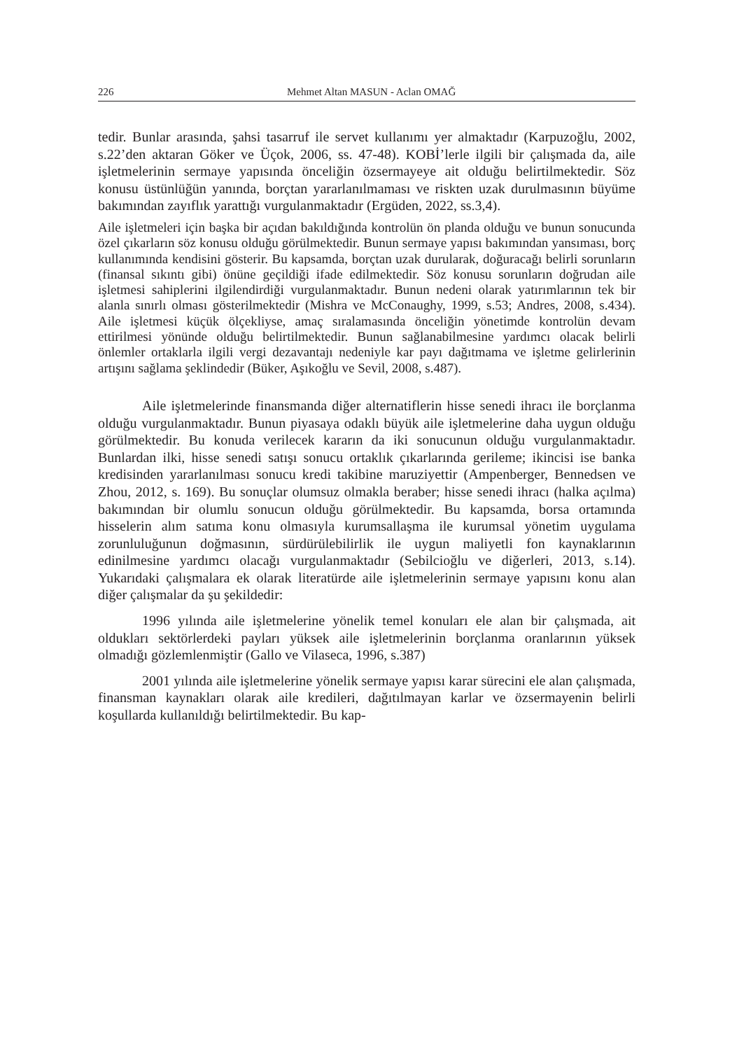226 Mehmet Altan MASUN - Aclan OMAĞ
tedir. Bunlar arasında, şahsi tasarruf ile servet kullanımı yer almaktadır (Karpuzoğlu, 2002, s.22’den aktaran Göker ve Üçok, 2006, ss. 47-48). KOBİ’lerle ilgili bir çalışmada da, aile işletmelerinin sermaye yapısında önceliğin özsermayeye ait olduğu belirtilmektedir. Söz konusu üstünlüğün yanında, borçtan yararlanılmaması ve riskten uzak durulmasının büyüme bakımından zayıflık yarattığı vurgulanmaktadır (Ergüden, 2022, ss.3,4).
Aile işletmeleri için başka bir açıdan bakıldığında kontrolün ön planda olduğu ve bunun sonucunda özel çıkarların söz konusu olduğu görülmektedir. Bunun sermaye yapısı bakımından yansıması, borç kullanımında kendisini gösterir. Bu kapsamda, borçtan uzak durularak, doğuracağı belirli sorunların (finansal sıkıntı gibi) önüne geçildiği ifade edilmektedir. Söz konusu sorunların doğrudan aile işletmesi sahiplerini ilgilendirdiği vurgulanmaktadır. Bunun nedeni olarak yatırımlarının tek bir alanla sınırlı olması gösterilmektedir (Mishra ve McConaughy, 1999, s.53; Andres, 2008, s.434). Aile işletmesi küçük ölçekliyse, amaç sıralamasında önceliğin yönetimde kontrolün devam ettirilmesi yönünde olduğu belirtilmektedir. Bunun sağlanabilmesine yardımcı olacak belirli önlemler ortaklarla ilgili vergi dezavantajı nedeniyle kar payı dağıtmama ve işletme gelirlerinin artışını sağlama şeklindedir (Büker, Aşıkoğlu ve Sevil, 2008, s.487).
Aile işletmelerinde finansmanda diğer alternatiflerin hisse senedi ihracı ile borçlanma olduğu vurgulanmaktadır. Bunun piyasaya odaklı büyük aile işletmelerine daha uygun olduğu görülmektedir. Bu konuda verilecek kararın da iki sonucunun olduğu vurgulanmaktadır. Bunlardan ilki, hisse senedi satışı sonucu ortaklık çıkarlarında gerileme; ikincisi ise banka kredisinden yararlanılması sonucu kredi takibine maruziyettir (Ampenberger, Bennedsen ve Zhou, 2012, s. 169). Bu sonuçlar olumsuz olmakla beraber; hisse senedi ihracı (halka açılma) bakımından bir olumlu sonucun olduğu görülmektedir. Bu kapsamda, borsa ortamında hisselerin alım satıma konu olmasıyla kurumsallaşma ile kurumsal yönetim uygulama zorunluluğunun doğmasının, sürdürülebilirlik ile uygun maliyetli fon kaynaklarının edinilmesine yardımcı olacağı vurgulanmaktadır (Sebilcioğlu ve diğerleri, 2013, s.14). Yukarıdaki çalışmalara ek olarak literatürde aile işletmelerinin sermaye yapısını konu alan diğer çalışmalar da şu şekildedir:
1996 yılında aile işletmelerine yönelik temel konuları ele alan bir çalışmada, ait oldukları sektörlerdeki payları yüksek aile işletmelerinin borçlanma oranlarının yüksek olmadığı gözlemlenmiştir (Gallo ve Vilaseca, 1996, s.387)
2001 yılında aile işletmelerine yönelik sermaye yapısı karar sürecini ele alan çalışmada, finansman kaynakları olarak aile kredileri, dağıtılmayan karlar ve özsermayenin belirli koşullarda kullanıldığı belirtilmektedir. Bu kap-